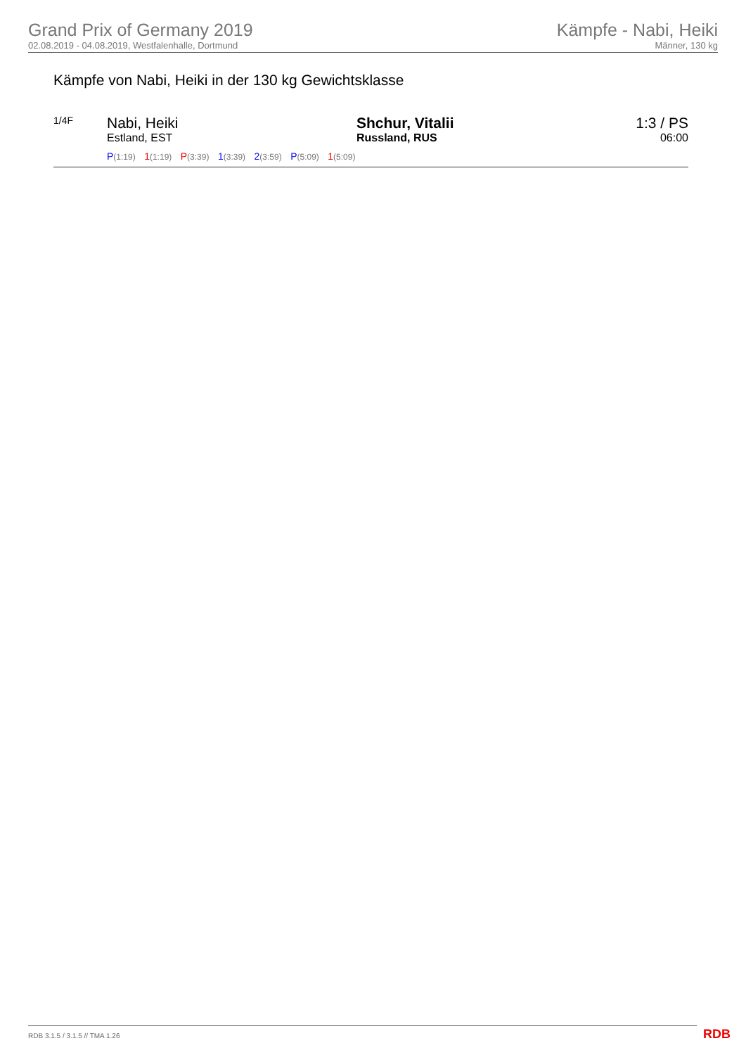Grand Prix of Germany 2019
02.08.2019 - 04.08.2019, Westfalenhalle, Dortmund
Kämpfe - Nabi, Heiki
Männer, 130 kg
Kämpfe von Nabi, Heiki in der 130 kg Gewichtsklasse
| 1/4F | Nabi, Heiki Estland, EST | Shchur, Vitalii Russland, RUS | 1:3 / PS 06:00 |
| | P (1:19) 1 (1:19) P (3:39) 1 (3:39) 2 (3:59) P (5:09) 1 (5:09) | | |
RDB 3.1.5 / 3.1.5 // TMA 1.26 RDB